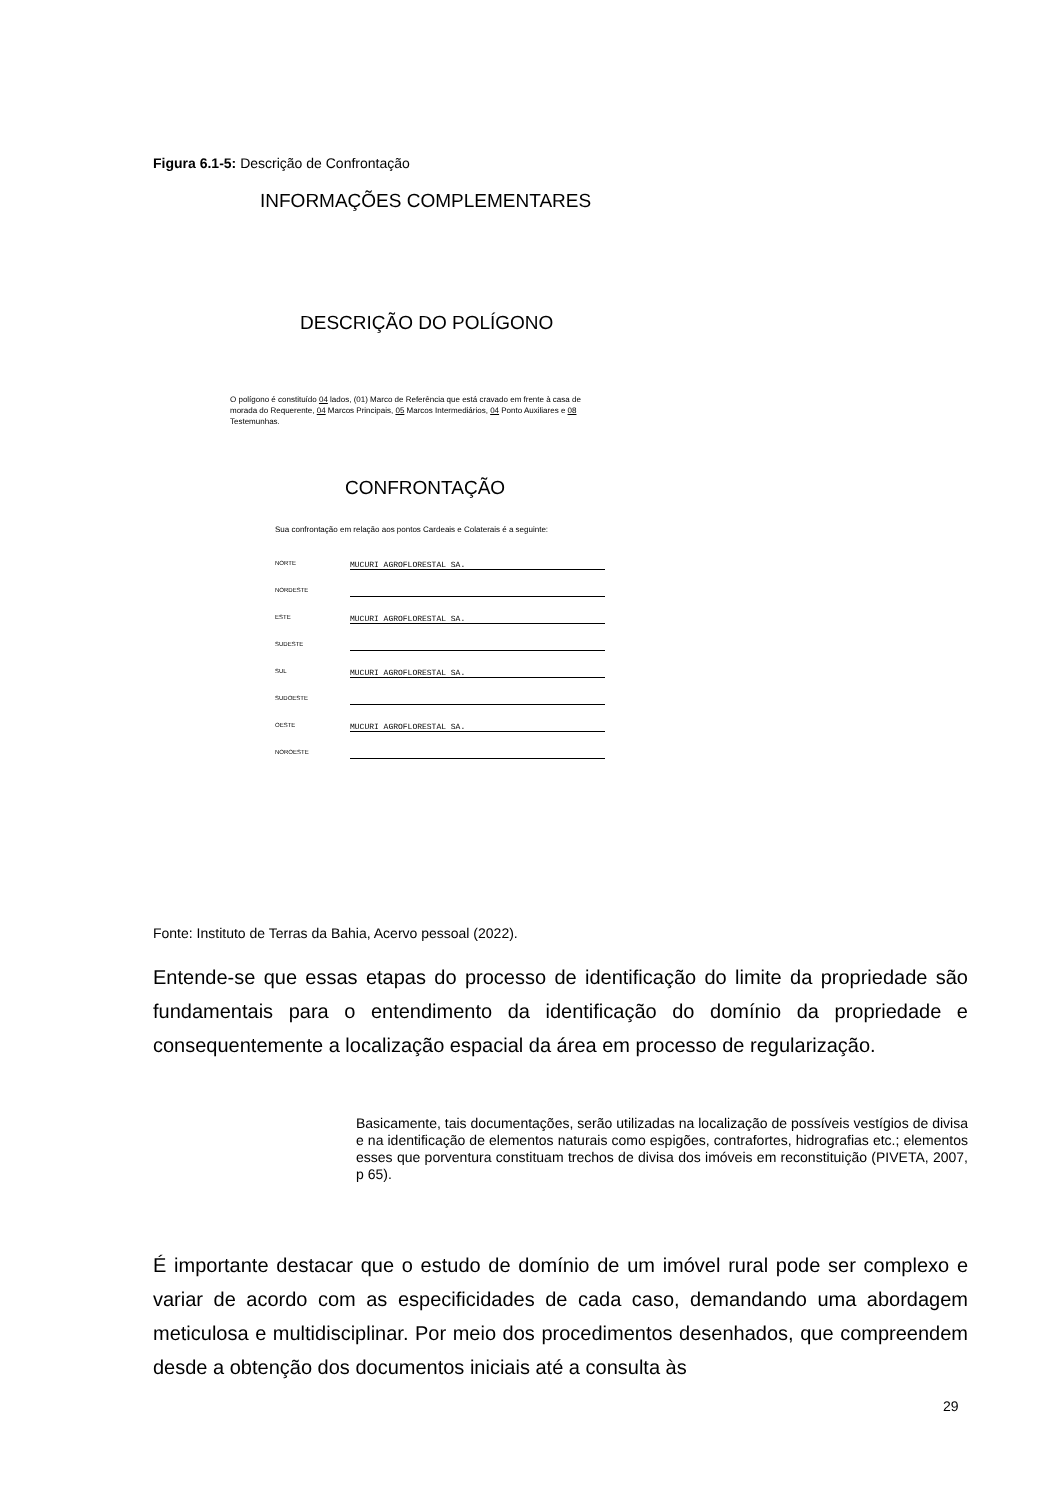Figura 6.1-5: Descrição de Confrontação
INFORMAÇÕES COMPLEMENTARES
DESCRIÇÃO DO POLÍGONO
O polígono é constituído 04 lados, (01) Marco de Referência que está cravado em frente à casa de morada do Requerente, 04 Marcos Principais, 05 Marcos Intermediários, 04 Ponto Auxiliares e 08 Testemunhas.
CONFRONTAÇÃO
Sua confrontação em relação aos pontos Cardeais e Colaterais é a seguinte:
NORTE MUCURI AGROFLORESTAL SA.
NORDESTE
ESTE MUCURI AGROFLORESTAL SA.
SUDESTE
SUL MUCURI AGROFLORESTAL SA.
SUDOESTE
OESTE MUCURI AGROFLORESTAL SA.
NOROESTE
Fonte: Instituto de Terras da Bahia, Acervo pessoal (2022).
Entende-se que essas etapas do processo de identificação do limite da propriedade são fundamentais para o entendimento da identificação do domínio da propriedade e consequentemente a localização espacial da área em processo de regularização.
Basicamente, tais documentações, serão utilizadas na localização de possíveis vestígios de divisa e na identificação de elementos naturais como espigões, contrafortes, hidrografias etc.; elementos esses que porventura constituam trechos de divisa dos imóveis em reconstituição (PIVETA, 2007, p 65).
É importante destacar que o estudo de domínio de um imóvel rural pode ser complexo e variar de acordo com as especificidades de cada caso, demandando uma abordagem meticulosa e multidisciplinar. Por meio dos procedimentos desenhados, que compreendem desde a obtenção dos documentos iniciais até a consulta às
29